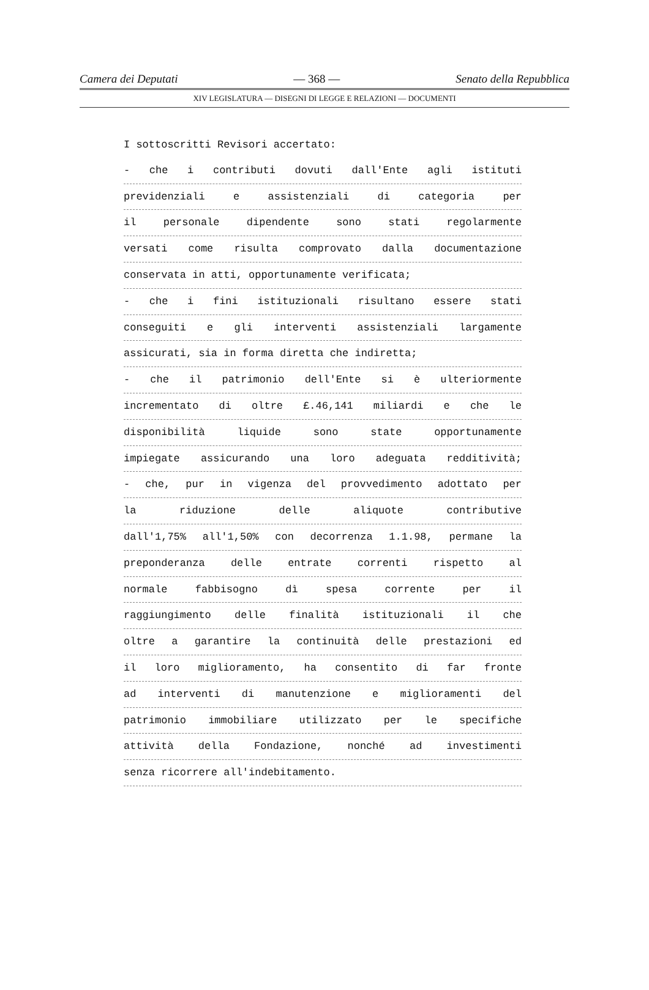Camera dei Deputati — 368 — Senato della Repubblica
XIV LEGISLATURA — DISEGNI DI LEGGE E RELAZIONI — DOCUMENTI
I sottoscritti Revisori accertato:
- che i contributi dovuti dall'Ente agli istituti
previdenziali e assistenziali di categoria per
il personale dipendente sono stati regolarmente
versati come risulta comprovato dalla documentazione
conservata in atti, opportunamente verificata;
- che i fini istituzionali risultano essere stati
conseguiti e gli interventi assistenziali largamente
assicurati, sia in forma diretta che indiretta;
- che il patrimonio dell'Ente si è ulteriormente
incrementato di oltre £.46,141 miliardi e che le
disponibilità liquide sono state opportunamente
impiegate assicurando una loro adeguata redditività;
- che, pur in vigenza del provvedimento adottato per
la riduzione delle aliquote contributive
dall'1,75% all'1,50% con decorrenza 1.1.98, permane la
preponderanza delle entrate correnti rispetto al
normale fabbisogno dì spesa corrente per il
raggiungimento delle finalità istituzionali il che
oltre a garantire la continuità delle prestazioni ed
il loro miglioramento, ha consentito di far fronte
ad interventi di manutenzione e miglioramenti del
patrimonio immobiliare utilizzato per le specifiche
attività della Fondazione, nonché ad investimenti
senza ricorrere all'indebitamento.